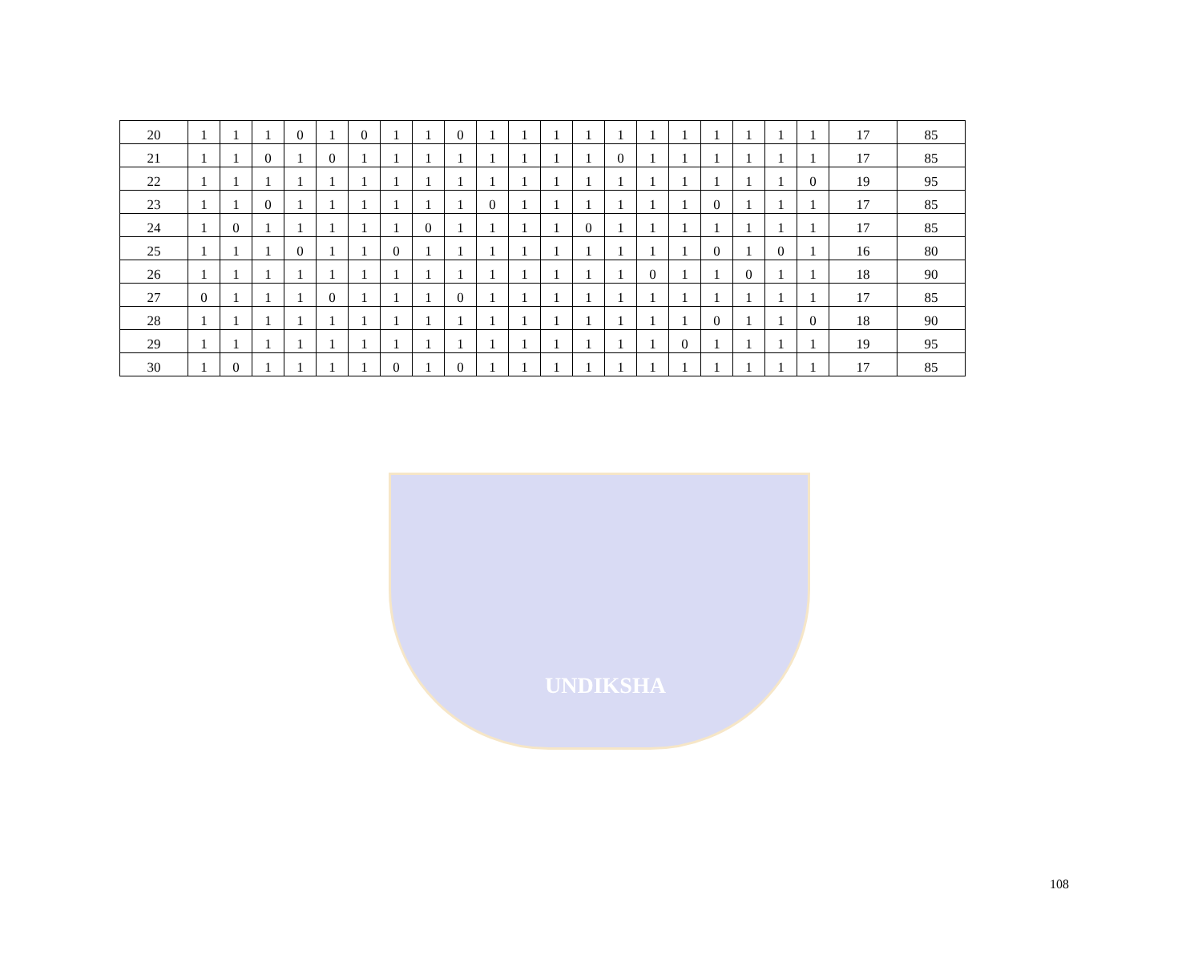UNDIKSHA
| 20 | 1 | 1 | 1 | 0 | 1 | 0 | 1 | 1 | 0 | 1 | 1 | 1 | 1 | 1 | 1 | 1 | 1 | 1 | 1 | 1 | 17 | 85 |
| 21 | 1 | 1 | 0 | 1 | 0 | 1 | 1 | 1 | 1 | 1 | 1 | 1 | 1 | 0 | 1 | 1 | 1 | 1 | 1 | 1 | 17 | 85 |
| 22 | 1 | 1 | 1 | 1 | 1 | 1 | 1 | 1 | 1 | 1 | 1 | 1 | 1 | 1 | 1 | 1 | 1 | 1 | 1 | 0 | 19 | 95 |
| 23 | 1 | 1 | 0 | 1 | 1 | 1 | 1 | 1 | 1 | 0 | 1 | 1 | 1 | 1 | 1 | 1 | 0 | 1 | 1 | 1 | 17 | 85 |
| 24 | 1 | 0 | 1 | 1 | 1 | 1 | 1 | 0 | 1 | 1 | 1 | 1 | 0 | 1 | 1 | 1 | 1 | 1 | 1 | 1 | 17 | 85 |
| 25 | 1 | 1 | 1 | 0 | 1 | 1 | 0 | 1 | 1 | 1 | 1 | 1 | 1 | 1 | 1 | 1 | 0 | 1 | 0 | 1 | 16 | 80 |
| 26 | 1 | 1 | 1 | 1 | 1 | 1 | 1 | 1 | 1 | 1 | 1 | 1 | 1 | 1 | 0 | 1 | 1 | 0 | 1 | 1 | 18 | 90 |
| 27 | 0 | 1 | 1 | 1 | 0 | 1 | 1 | 1 | 0 | 1 | 1 | 1 | 1 | 1 | 1 | 1 | 1 | 1 | 1 | 1 | 17 | 85 |
| 28 | 1 | 1 | 1 | 1 | 1 | 1 | 1 | 1 | 1 | 1 | 1 | 1 | 1 | 1 | 1 | 1 | 0 | 1 | 1 | 0 | 18 | 90 |
| 29 | 1 | 1 | 1 | 1 | 1 | 1 | 1 | 1 | 1 | 1 | 1 | 1 | 1 | 1 | 1 | 0 | 1 | 1 | 1 | 1 | 19 | 95 |
| 30 | 1 | 0 | 1 | 1 | 1 | 1 | 0 | 1 | 0 | 1 | 1 | 1 | 1 | 1 | 1 | 1 | 1 | 1 | 1 | 1 | 17 | 85 |
108